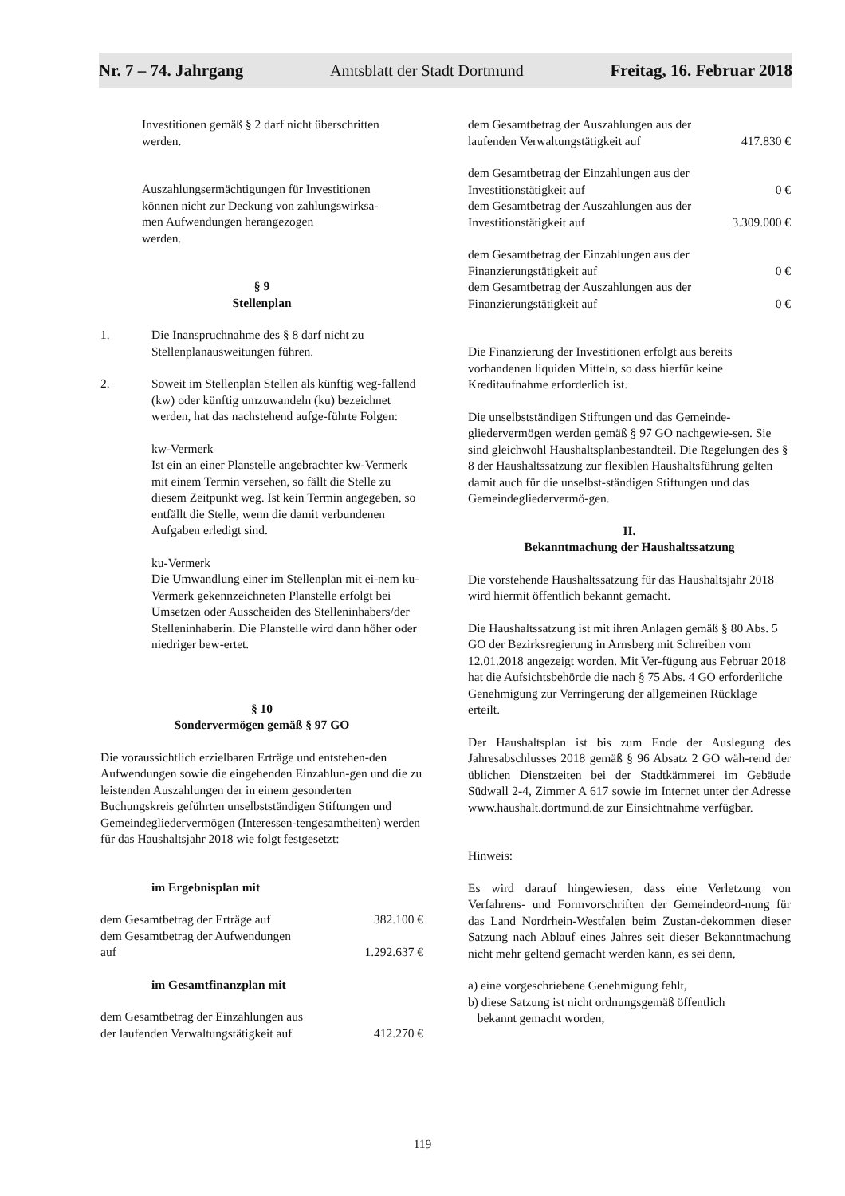Nr. 7 – 74. Jahrgang Amtsblatt der Stadt Dortmund Freitag, 16. Februar 2018
Investitionen gemäß § 2 darf nicht überschritten
werden.
Auszahlungsermächtigungen für Investitionen
können nicht zur Deckung von zahlungswirksa-
men Aufwendungen herangezogen
werden.
§ 9
Stellenplan
1. Die Inanspruchnahme des § 8 darf nicht zu Stellenplanausweitungen führen.
2. Soweit im Stellenplan Stellen als künftig weg-fallend (kw) oder künftig umzuwandeln (ku) bezeichnet werden, hat das nachstehend aufge-führte Folgen:
kw-Vermerk
Ist ein an einer Planstelle angebrachter kw-Vermerk mit einem Termin versehen, so fällt die Stelle zu diesem Zeitpunkt weg. Ist kein Termin angegeben, so entfällt die Stelle, wenn die damit verbundenen Aufgaben erledigt sind.
ku-Vermerk
Die Umwandlung einer im Stellenplan mit ei-nem ku-Vermerk gekennzeichneten Planstelle erfolgt bei Umsetzen oder Ausscheiden des Stelleninhabers/der Stelleninhaberin. Die Planstelle wird dann höher oder niedriger bew-ertet.
§ 10
Sondervermögen gemäß § 97 GO
Die voraussichtlich erzielbaren Erträge und entstehen-den Aufwendungen sowie die eingehenden Einzahlun-gen und die zu leistenden Auszahlungen der in einem gesonderten Buchungskreis geführten unselbstständigen Stiftungen und Gemeindegliedervermögen (Interessen-tengesamtheiten) werden für das Haushaltsjahr 2018 wie folgt festgesetzt:
im Ergebnisplan mit
dem Gesamtbetrag der Erträge auf 382.100 €
dem Gesamtbetrag der Aufwendungen
auf 1.292.637 €
im Gesamtfinanzplan mit
dem Gesamtbetrag der Einzahlungen aus
der laufenden Verwaltungstätigkeit auf 412.270 €
dem Gesamtbetrag der Auszahlungen aus der
laufenden Verwaltungstätigkeit auf 417.830 €
dem Gesamtbetrag der Einzahlungen aus der
Investitionstätigkeit auf 0 €
dem Gesamtbetrag der Auszahlungen aus der
Investitionstätigkeit auf 3.309.000 €
dem Gesamtbetrag der Einzahlungen aus der
Finanzierungstätigkeit auf 0 €
dem Gesamtbetrag der Auszahlungen aus der
Finanzierungstätigkeit auf 0 €
Die Finanzierung der Investitionen erfolgt aus bereits vorhandenen liquiden Mitteln, so dass hierfür keine Kreditaufnahme erforderlich ist.
Die unselbstständigen Stiftungen und das Gemeinde-gliedervermögen werden gemäß § 97 GO nachgewie-sen. Sie sind gleichwohl Haushaltsplanbestandteil. Die Regelungen des § 8 der Haushaltssatzung zur flexiblen Haushaltsführung gelten damit auch für die unselbst-ständigen Stiftungen und das Gemeindegliedervermö-gen.
II.
Bekanntmachung der Haushaltssatzung
Die vorstehende Haushaltssatzung für das Haushaltsjahr 2018 wird hiermit öffentlich bekannt gemacht.
Die Haushaltssatzung ist mit ihren Anlagen gemäß § 80 Abs. 5 GO der Bezirksregierung in Arnsberg mit Schreiben vom 12.01.2018 angezeigt worden. Mit Ver-fügung aus Februar 2018 hat die Aufsichtsbehörde die nach § 75 Abs. 4 GO erforderliche Genehmigung zur Verringerung der allgemeinen Rücklage erteilt.
Der Haushaltsplan ist bis zum Ende der Auslegung des Jahresabschlusses 2018 gemäß § 96 Absatz 2 GO wäh-rend der üblichen Dienstzeiten bei der Stadtkämmerei im Gebäude Südwall 2-4, Zimmer A 617 sowie im Internet unter der Adresse www.haushalt.dortmund.de zur Einsichtnahme verfügbar.
Hinweis:
Es wird darauf hingewiesen, dass eine Verletzung von Verfahrens- und Formvorschriften der Gemeindeord-nung für das Land Nordrhein-Westfalen beim Zustan-dekommen dieser Satzung nach Ablauf eines Jahres seit dieser Bekanntmachung nicht mehr geltend gemacht werden kann, es sei denn,
a) eine vorgeschriebene Genehmigung fehlt,
b) diese Satzung ist nicht ordnungsgemäß öffentlich
bekannt gemacht worden,
119